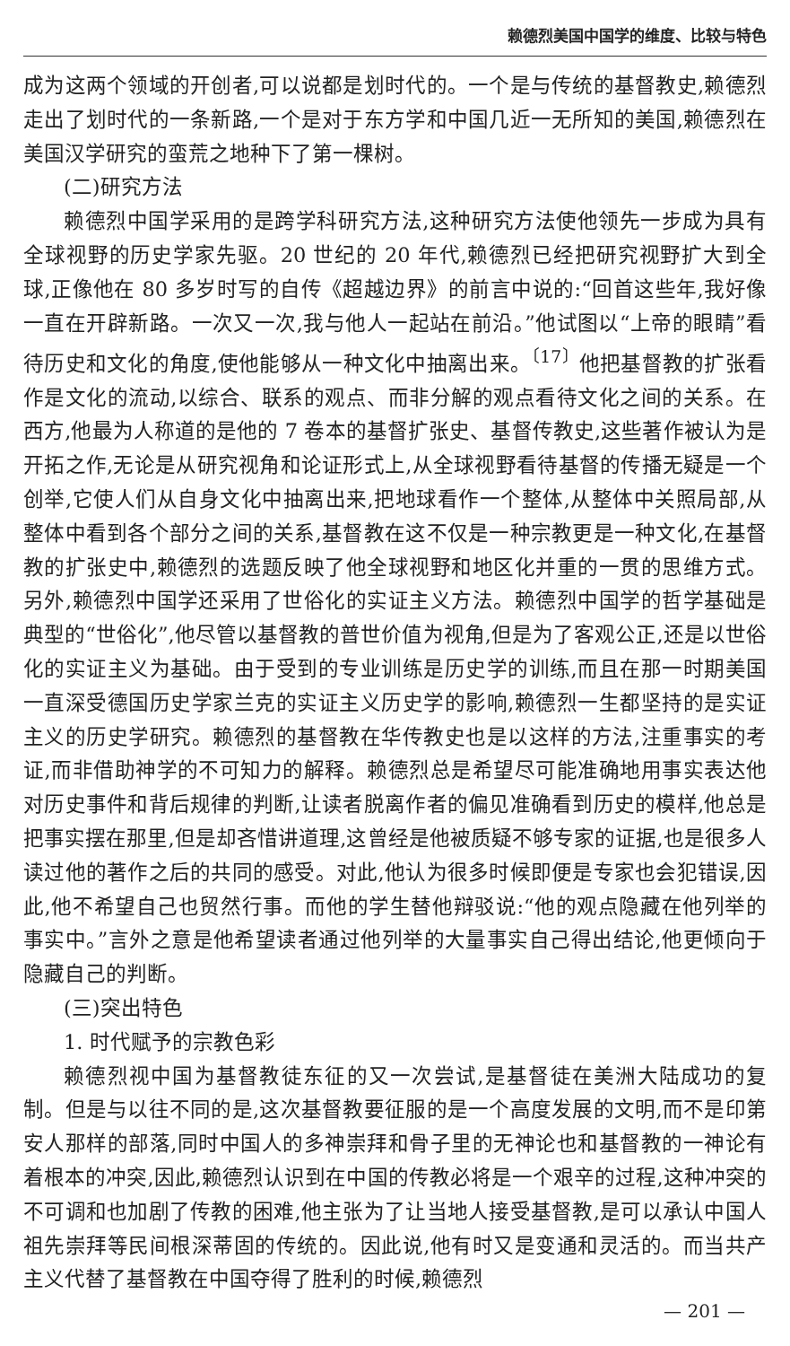赖德烈美国中国学的维度、比较与特色
成为这两个领域的开创者,可以说都是划时代的。一个是与传统的基督教史,赖德烈走出了划时代的一条新路,一个是对于东方学和中国几近一无所知的美国,赖德烈在美国汉学研究的蛮荒之地种下了第一棵树。
(二)研究方法
赖德烈中国学采用的是跨学科研究方法,这种研究方法使他领先一步成为具有全球视野的历史学家先驱。20 世纪的 20 年代,赖德烈已经把研究视野扩大到全球,正像他在 80 多岁时写的自传《超越边界》的前言中说的:“回首这些年,我好像一直在开辟新路。一次又一次,我与他人一起站在前沿。”他试图以“上帝的眼睛”看待历史和文化的角度,使他能够从一种文化中抽离出来。<sup>〔17〕</sup>他把基督教的扩张看作是文化的流动,以综合、联系的观点、而非分解的观点看待文化之间的关系。在西方,他最为人称道的是他的 7 卷本的基督扩张史、基督传教史,这些著作被认为是开拓之作,无论是从研究视角和论证形式上,从全球视野看待基督的传播无疑是一个创举,它使人们从自身文化中抽离出来,把地球看作一个整体,从整体中关照局部,从整体中看到各个部分之间的关系,基督教在这不仅是一种宗教更是一种文化,在基督教的扩张史中,赖德烈的选题反映了他全球视野和地区化并重的一贯的思维方式。另外,赖德烈中国学还采用了世俗化的实证主义方法。赖德烈中国学的哲学基础是典型的“世俗化”,他尽管以基督教的普世价值为视角,但是为了客观公正,还是以世俗化的实证主义为基础。由于受到的专业训练是历史学的训练,而且在那一时期美国一直深受德国历史学家兰克的实证主义历史学的影响,赖德烈一生都坚持的是实证主义的历史学研究。赖德烈的基督教在华传教史也是以这样的方法,注重事实的考证,而非借助神学的不可知力的解释。赖德烈总是希望尽可能准确地用事实表达他对历史事件和背后规律的判断,让读者脱离作者的偏见准确看到历史的模样,他总是把事实摆在那里,但是却吝惜讲道理,这曾经是他被质疑不够专家的证据,也是很多人读过他的著作之后的共同的感受。对此,他认为很多时候即便是专家也会犯错误,因此,他不希望自己也贸然行事。而他的学生替他辩驳说:“他的观点隐藏在他列举的事实中。”言外之意是他希望读者通过他列举的大量事实自己得出结论,他更倾向于隐藏自己的判断。
(三)突出特色
1. 时代赋予的宗教色彩
赖德烈视中国为基督教徒东征的又一次尝试,是基督徒在美洲大陆成功的复制。但是与以往不同的是,这次基督教要征服的是一个高度发展的文明,而不是印第安人那样的部落,同时中国人的多神崇拜和骨子里的无神论也和基督教的一神论有着根本的冲突,因此,赖德烈认识到在中国的传教必将是一个艰辛的过程,这种冲突的不可调和也加剧了传教的困难,他主张为了让当地人接受基督教,是可以承认中国人祖先崇拜等民间根深蒂固的传统的。因此说,他有时又是变通和灵活的。而当共产主义代替了基督教在中国夺得了胜利的时候,赖德烈
— 201 —